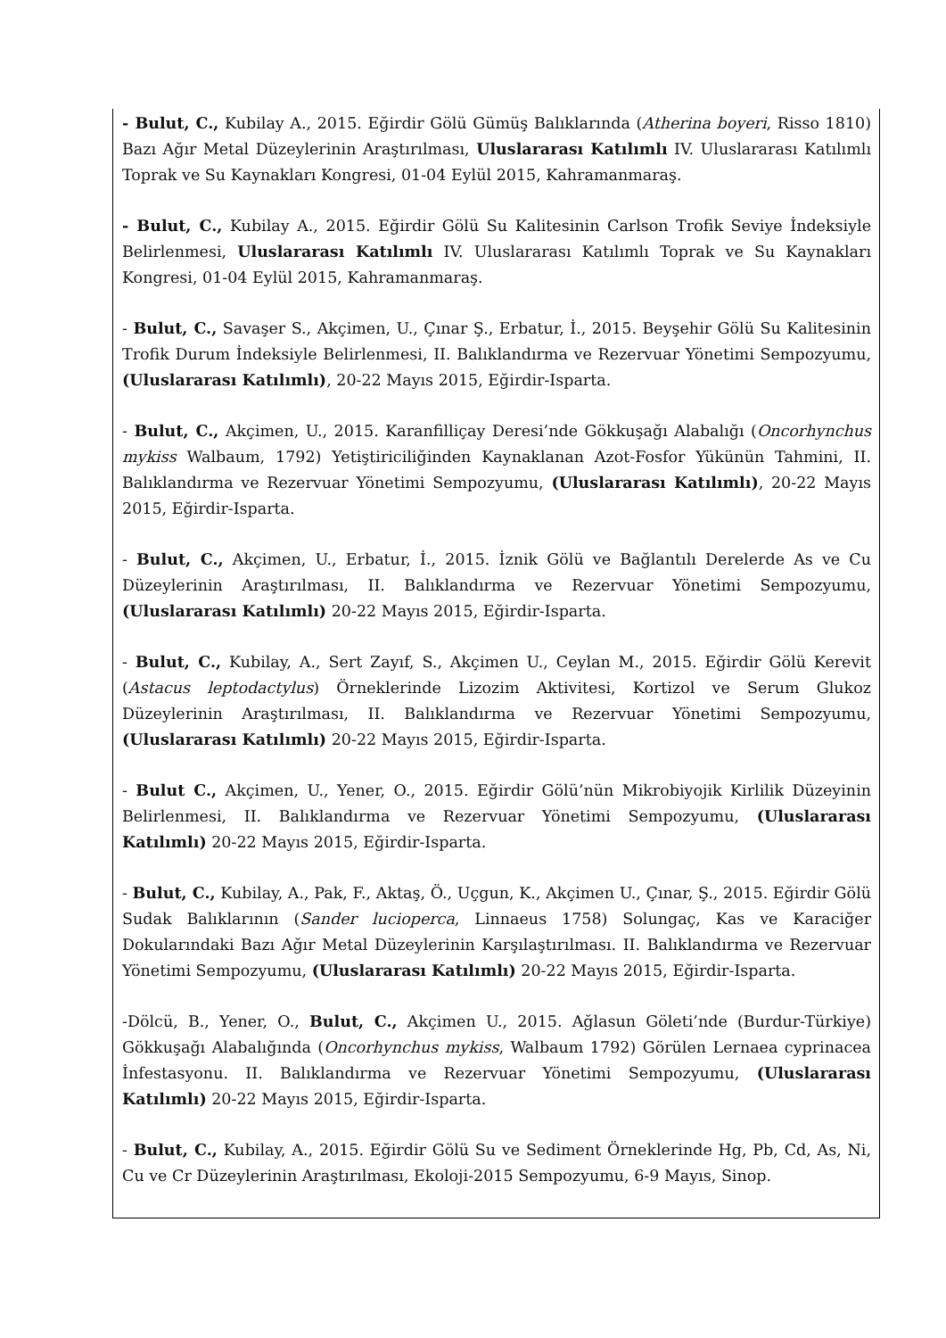- Bulut, C., Kubilay A., 2015. Eğirdir Gölü Gümüş Balıklarında (Atherina boyeri, Risso 1810) Bazı Ağır Metal Düzeylerinin Araştırılması, Uluslararası Katılımlı IV. Uluslararası Katılımlı Toprak ve Su Kaynakları Kongresi, 01-04 Eylül 2015, Kahramanmaraş.
- Bulut, C., Kubilay A., 2015. Eğirdir Gölü Su Kalitesinin Carlson Trofik Seviye İndeksiyle Belirlenmesi, Uluslararası Katılımlı IV. Uluslararası Katılımlı Toprak ve Su Kaynakları Kongresi, 01-04 Eylül 2015, Kahramanmaraş.
- Bulut, C., Savaşer S., Akçimen, U., Çınar Ş., Erbatur, İ., 2015. Beyşehir Gölü Su Kalitesinin Trofik Durum İndeksiyle Belirlenmesi, II. Balıklandırma ve Rezervuar Yönetimi Sempozyumu, (Uluslararası Katılımlı), 20-22 Mayıs 2015, Eğirdir-Isparta.
- Bulut, C., Akçimen, U., 2015. Karanfilliçay Deresi’nde Gökkuşağı Alabalığı (Oncorhynchus mykiss Walbaum, 1792) Yetiştiriciliğinden Kaynaklanan Azot-Fosfor Yükünün Tahmini, II. Balıklandırma ve Rezervuar Yönetimi Sempozyumu, (Uluslararası Katılımlı), 20-22 Mayıs 2015, Eğirdir-Isparta.
- Bulut, C., Akçimen, U., Erbatur, İ., 2015. İznik Gölü ve Bağlantılı Derelerde As ve Cu Düzeylerinin Araştırılması, II. Balıklandırma ve Rezervuar Yönetimi Sempozyumu, (Uluslararası Katılımlı) 20-22 Mayıs 2015, Eğirdir-Isparta.
- Bulut, C., Kubilay, A., Sert Zayıf, S., Akçimen U., Ceylan M., 2015. Eğirdir Gölü Kerevit (Astacus leptodactylus) Örneklerinde Lizozim Aktivitesi, Kortizol ve Serum Glukoz Düzeylerinin Araştırılması, II. Balıklandırma ve Rezervuar Yönetimi Sempozyumu, (Uluslararası Katılımlı) 20-22 Mayıs 2015, Eğirdir-Isparta.
- Bulut C., Akçimen, U., Yener, O., 2015. Eğirdir Gölü’nün Mikrobiyojik Kirlilik Düzeyinin Belirlenmesi, II. Balıklandırma ve Rezervuar Yönetimi Sempozyumu, (Uluslararası Katılımlı) 20-22 Mayıs 2015, Eğirdir-Isparta.
- Bulut, C., Kubilay, A., Pak, F., Aktaş, Ö., Uçgun, K., Akçimen U., Çınar, Ş., 2015. Eğirdir Gölü Sudak Balıklarının (Sander lucioperca, Linnaeus 1758) Solungaç, Kas ve Karaciğer Dokularındaki Bazı Ağır Metal Düzeylerinin Karşılaştırılması. II. Balıklandırma ve Rezervuar Yönetimi Sempozyumu, (Uluslararası Katılımlı) 20-22 Mayıs 2015, Eğirdir-Isparta.
-Dölcü, B., Yener, O., Bulut, C., Akçimen U., 2015. Ağlasun Göleti’nde (Burdur-Türkiye) Gökkuşağı Alabalığında (Oncorhynchus mykiss, Walbaum 1792) Görülen Lernaea cyprinacea İnfestasyonu. II. Balıklandırma ve Rezervuar Yönetimi Sempozyumu, (Uluslararası Katılımlı) 20-22 Mayıs 2015, Eğirdir-Isparta.
- Bulut, C., Kubilay, A., 2015. Eğirdir Gölü Su ve Sediment Örneklerinde Hg, Pb, Cd, As, Ni, Cu ve Cr Düzeylerinin Araştırılması, Ekoloji-2015 Sempozyumu, 6-9 Mayıs, Sinop.